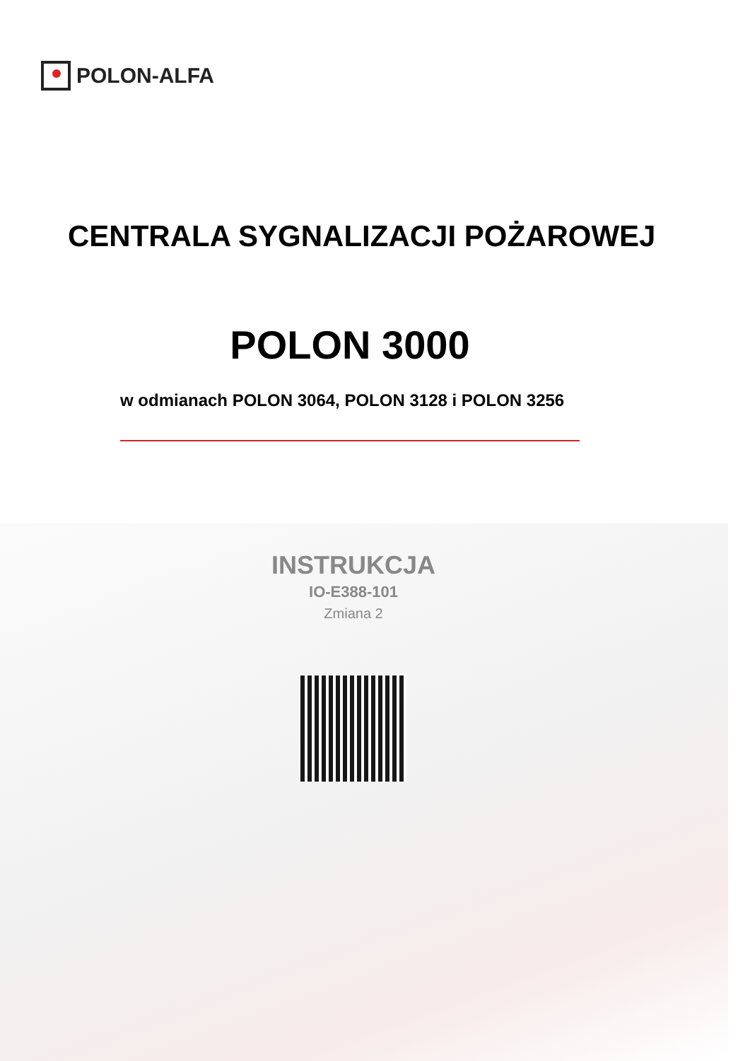POLON-ALFA
CENTRALA SYGNALIZACJI POŻAROWEJ
POLON 3000
w odmianach POLON 3064, POLON 3128 i POLON 3256
INSTRUKCJA
IO-E388-101
Zmiana 2